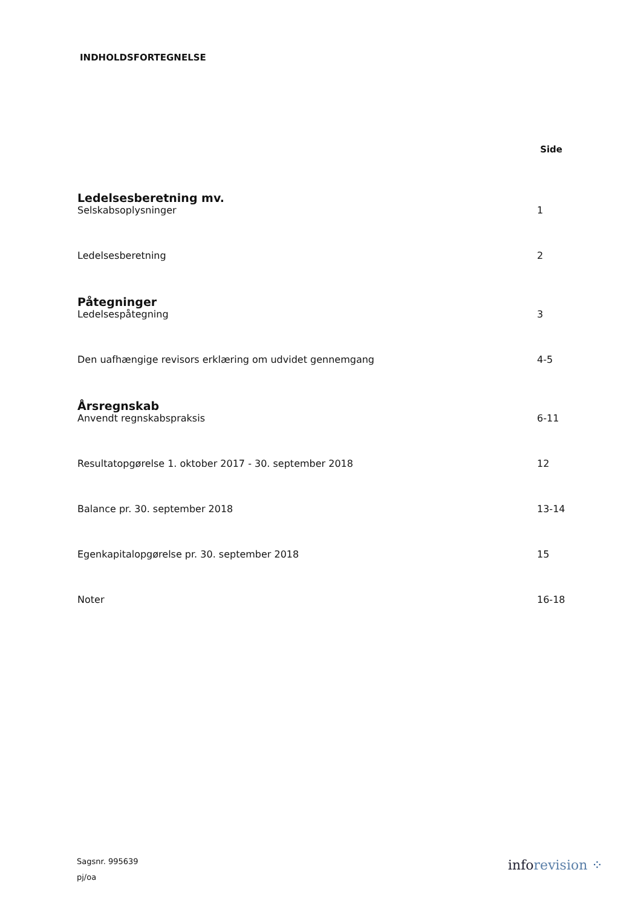INDHOLDSFORTEGNELSE
Side
Ledelsesberetning mv.
Selskabsoplysninger 1
Ledelsesberetning 2
Påtegninger
Ledelsespåtegning 3
Den uafhængige revisors erklæring om udvidet gennemgang 4-5
Årsregnskab
Anvendt regnskabspraksis 6-11
Resultatopgørelse 1. oktober 2017 - 30. september 2018 12
Balance pr. 30. september 2018 13-14
Egenkapitalopgørelse pr. 30. september 2018 15
Noter 16-18
Sagsnr. 995639
pj/oa
inforevision ⁘